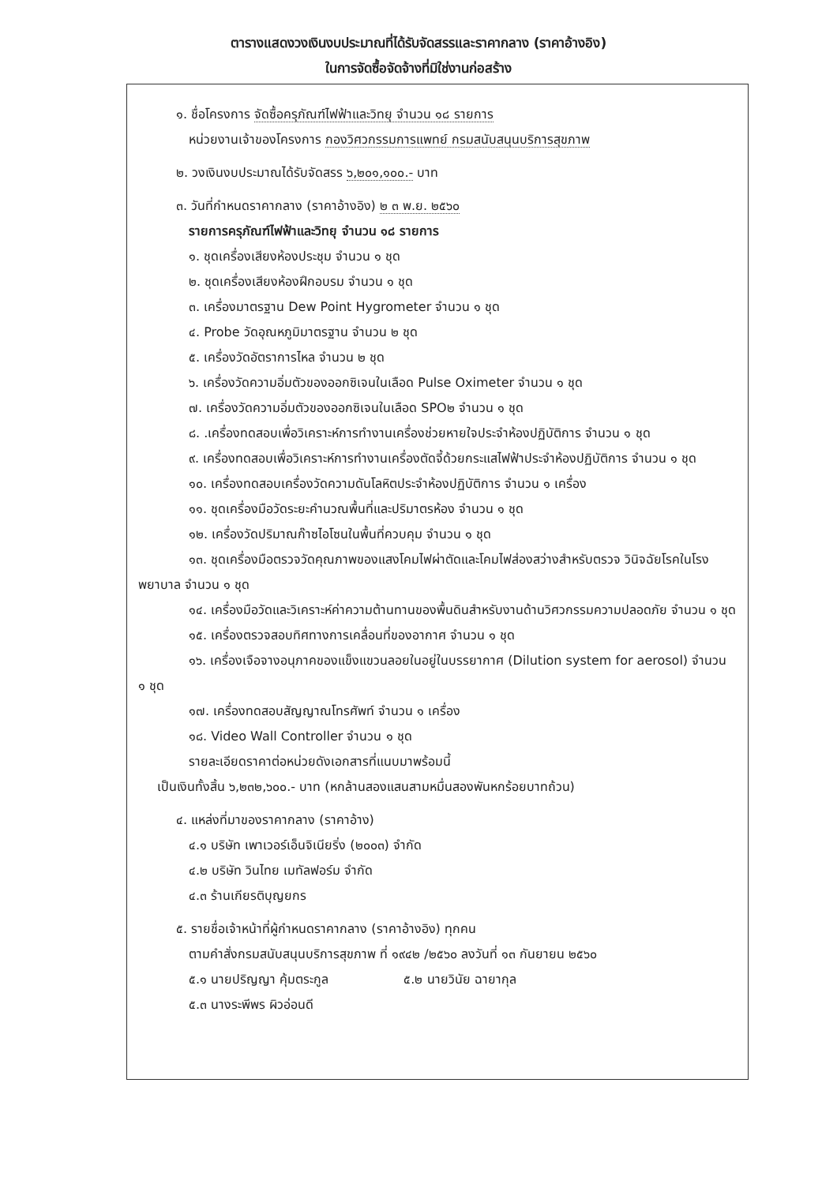ตารางแสดงวงเงินงบประมาณที่ได้รับจัดสรรและราคากลาง (ราคาอ้างอิง)
ในการจัดซื้อจัดจ้างที่มิใช่งานก่อสร้าง
๑. ชื่อโครงการ จัดซื้อครุภัณฑ์ไฟฟ้าและวิทยุ จำนวน ๑๘ รายการ
หน่วยงานเจ้าของโครงการ กองวิศวกรรมการแพทย์ กรมสนับสนุนบริการสุขภาพ
๒. วงเงินงบประมาณได้รับจัดสรร ๖,๒๐๑,๑๐๐.- บาท
๓. วันที่กำหนดราคากลาง (ราคาอ้างอิง) ๒ ๓ พ.ย. ๒๕๖๐
รายการครุภัณฑ์ไฟฟ้าและวิทยุ จำนวน ๑๘ รายการ
๑. ชุดเครื่องเสียงห้องประชุม จำนวน ๑ ชุด
๒. ชุดเครื่องเสียงห้องฝึกอบรม จำนวน ๑ ชุด
๓. เครื่องมาตรฐาน Dew Point Hygrometer จำนวน ๑ ชุด
๔. Probe วัดอุณหภูมิมาตรฐาน จำนวน ๒ ชุด
๕. เครื่องวัดอัตราการไหล จำนวน ๒ ชุด
๖. เครื่องวัดความอิ่มตัวของออกซิเจนในเลือด Pulse Oximeter จำนวน ๑ ชุด
๗. เครื่องวัดความอิ่มตัวของออกซิเจนในเลือด SPO๒ จำนวน ๑ ชุด
๘. .เครื่องทดสอบเพื่อวิเคราะห์การทำงานเครื่องช่วยหายใจประจำห้องปฏิบัติการ จำนวน ๑ ชุด
๙. เครื่องทดสอบเพื่อวิเคราะห์การทำงานเครื่องตัดจี้ด้วยกระแสไฟฟ้าประจำห้องปฏิบัติการ จำนวน ๑ ชุด
๑๐. เครื่องทดสอบเครื่องวัดความดันโลหิตประจำห้องปฏิบัติการ จำนวน ๑ เครื่อง
๑๑. ชุดเครื่องมือวัดระยะคำนวณพื้นที่และปริมาตรห้อง จำนวน ๑ ชุด
๑๒. เครื่องวัดปริมาณก๊าซไอโซนในพื้นที่ควบคุม จำนวน ๑ ชุด
๑๓. ชุดเครื่องมือตรวจวัดคุณภาพของแสงโคมไฟผ่าตัดและโคมไฟส่องสว่างสำหรับตรวจ วินิจฉัยโรคในโรงพยาบาล จำนวน ๑ ชุด
๑๔. เครื่องมือวัดและวิเคราะห์ค่าความต้านทานของพื้นดินสำหรับงานด้านวิศวกรรมความปลอดภัย จำนวน ๑ ชุด
๑๕. เครื่องตรวจสอบทิศทางการเคลื่อนที่ของอากาศ จำนวน ๑ ชุด
๑๖. เครื่องเจือจางอนุภาคของแข็งแขวนลอยในอยู่ในบรรยากาศ (Dilution system for aerosol) จำนวน ๑ ชุด
๑๗. เครื่องทดสอบสัญญาณโทรศัพท์ จำนวน ๑ เครื่อง
๑๘. Video Wall Controller จำนวน ๑ ชุด
รายละเอียดราคาต่อหน่วยดังเอกสารที่แนบมาพร้อมนี้
เป็นเงินทั้งสิ้น ๖,๒๓๒,๖๐๐.- บาท (หกล้านสองแสนสามหมื่นสองพันหกร้อยบาทถ้วน)
๔. แหล่งที่มาของราคากลาง (ราคาอ้าง)
๔.๑ บริษัท เพาเวอร์เอ็นจิเนียริ่ง (๒๐๐๓) จำกัด
๔.๒ บริษัท วินไทย เมทัลฟอร์ม จำกัด
๔.๓ ร้านเกียรติบุญยกร
๕. รายชื่อเจ้าหน้าที่ผู้กำหนดราคากลาง (ราคาอ้างอิง) ทุกคน
ตามคำสั่งกรมสนับสนุนบริการสุขภาพ ที่ ๑๙๔๒ /๒๕๖๐ ลงวันที่ ๑๓ กันยายน ๒๕๖๐
๕.๑ นายปริญญา คุ้มตระกูล ๕.๒ นายวินัย ฉายากุล
๕.๓ นางระพีพร ผิวอ่อนดี